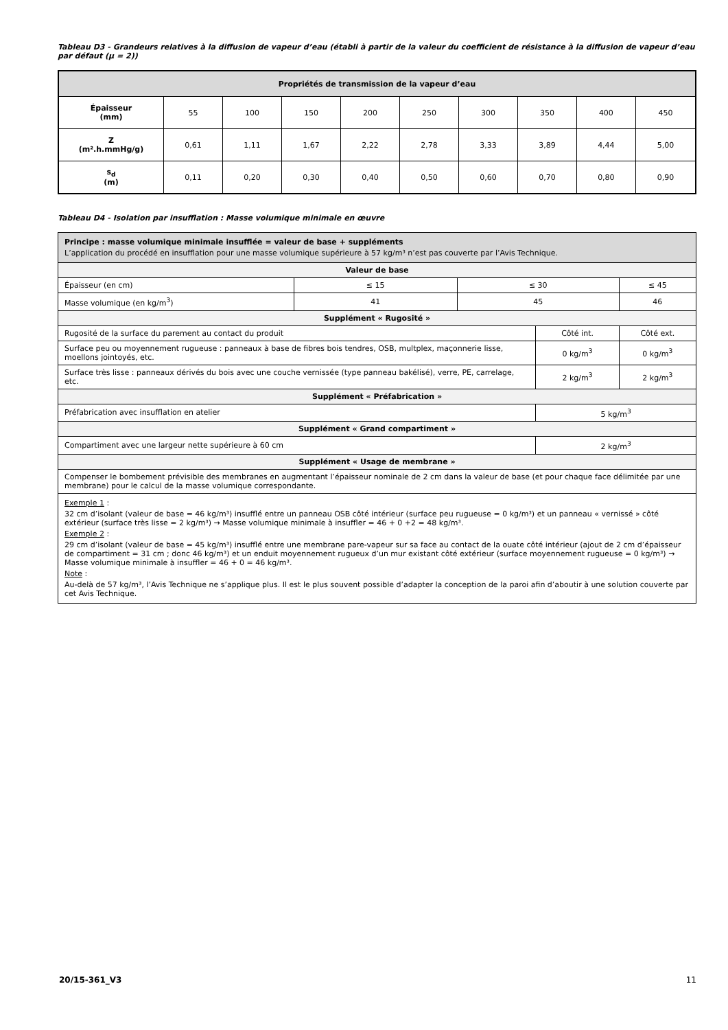Tableau D3 - Grandeurs relatives à la diffusion de vapeur d’eau (établi à partir de la valeur du coefficient de résistance à la diffusion de vapeur d’eau par défaut (µ = 2))
| Propriétés de transmission de la vapeur d’eau | | | | | | | | | |
| --- | --- | --- | --- | --- | --- | --- | --- | --- | --- |
| Épaisseur (mm) | 55 | 100 | 150 | 200 | 250 | 300 | 350 | 400 | 450 |
| Z (m².h.mmHg/g) | 0,61 | 1,11 | 1,67 | 2,22 | 2,78 | 3,33 | 3,89 | 4,44 | 5,00 |
| s<sub>d</sub> (m) | 0,11 | 0,20 | 0,30 | 0,40 | 0,50 | 0,60 | 0,70 | 0,80 | 0,90 |
Tableau D4 - Isolation par insufflation : Masse volumique minimale en œuvre
| Principe : masse volumique minimale insufflée = valeur de base + suppléments L’application du procédé en insufflation pour une masse volumique supérieure à 57 kg/m³ n’est pas couverte par l’Avis Technique. | | | | |
| Valeur de base | | | | |
| Épaisseur (en cm) | ≤ 15 | ≤ 30 | | ≤ 45 |
| Masse volumique (en kg/m<sup>3</sup>) | 41 | 45 | | 46 |
| Supplément « Rugosité » | | | | |
| Rugosité de la surface du parement au contact du produit | | | Côté int. | Côté ext. |
| Surface peu ou moyennement rugueuse : panneaux à base de fibres bois tendres, OSB, multplex, maçonnerie lisse, moellons jointoyés, etc. | | | 0 kg/m<sup>3</sup> | 0 kg/m<sup>3</sup> |
| Surface très lisse : panneaux dérivés du bois avec une couche vernissée (type panneau bakélisé), verre, PE, carrelage, etc. | | | 2 kg/m<sup>3</sup> | 2 kg/m<sup>3</sup> |
| Supplément « Préfabrication » | | | | |
| Préfabrication avec insufflation en atelier | | | 5 kg/m<sup>3</sup> | |
| Supplément « Grand compartiment » | | | | |
| Compartiment avec une largeur nette supérieure à 60 cm | | | 2 kg/m<sup>3</sup> | |
| Supplément « Usage de membrane » | | | | |
| Compenser le bombement prévisible des membranes en augmentant l’épaisseur nominale de 2 cm dans la valeur de base (et pour chaque face délimitée par une membrane) pour le calcul de la masse volumique correspondante. | | | | |
| Exemple 1 : 32 cm d’isolant (valeur de base = 46 kg/m³) insufflé entre un panneau OSB côté intérieur (surface peu rugueuse = 0 kg/m³) et un panneau « vernissé » côté extérieur (surface très lisse = 2 kg/m³) → Masse volumique minimale à insuffler = 46 + 0 +2 = 48 kg/m³. Exemple 2 : 29 cm d’isolant (valeur de base = 45 kg/m³) insufflé entre une membrane pare-vapeur sur sa face au contact de la ouate côté intérieur (ajout de 2 cm d’épaisseur de compartiment = 31 cm ; donc 46 kg/m³) et un enduit moyennement rugueux d’un mur existant côté extérieur (surface moyennement rugueuse = 0 kg/m³) → Masse volumique minimale à insuffler = 46 + 0 = 46 kg/m³. Note : Au-delà de 57 kg/m³, l’Avis Technique ne s’applique plus. Il est le plus souvent possible d’adapter la conception de la paroi afin d’aboutir à une solution couverte par cet Avis Technique. | | | | |
20/15-361_V3 11